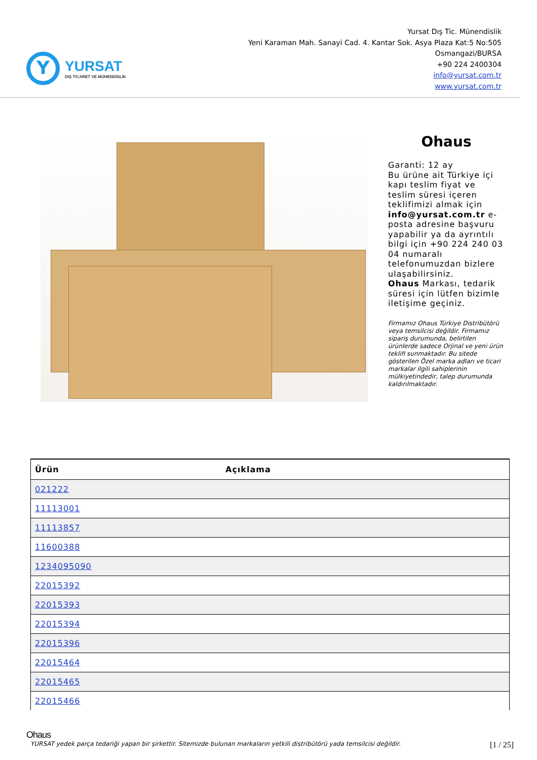Y
YURSAT
DIŞ TİCARET VE MÜHENDİSLİK
Yursat Dış Tic. Münendislik
Yeni Karaman Mah. Sanayi Cad. 4. Kantar Sok. Asya Plaza Kat:5 No:505
Osmangazi/BURSA
+90 224 2400304
info@yursat.com.tr
www.yursat.com.tr
Ohaus
Garanti: 12 ay
Bu ürüne ait Türkiye içi kapı teslim fiyat ve teslim süresi içeren teklifimizi almak için info@yursat.com.tr e-posta adresine başvuru yapabilir ya da ayrıntılı bilgi için +90 224 240 03 04 numaralı telefonumuzdan bizlere ulaşabilirsiniz.
Ohaus Markası, tedarik süresi için lütfen bizimle iletişime geçiniz.
Firmamız Ohaus Türkiye Distribütörü veya temsilcisi değildir. Firmamız sipariş durumunda, belirtilen ürünlerde sadece Orjinal ve yeni ürün teklifi sunmaktadır. Bu sitede gösterilen Özel marka adları ve ticari markalar ilgili sahiplerinin mülkiyetindedir, talep durumunda kaldırılmaktadır.
| Ürün | Açıklama |
| --- | --- |
| 021222 | |
| 11113001 | |
| 11113857 | |
| 11600388 | |
| 1234095090 | |
| 22015392 | |
| 22015393 | |
| 22015394 | |
| 22015396 | |
| 22015464 | |
| 22015465 | |
| 22015466 | |
Ohaus
YURSAT yedek parça tedariği yapan bir şirkettir. Sitemizde bulunan markaların yetkili distribütörü yada temsilcisi değildir. [1 / 25]